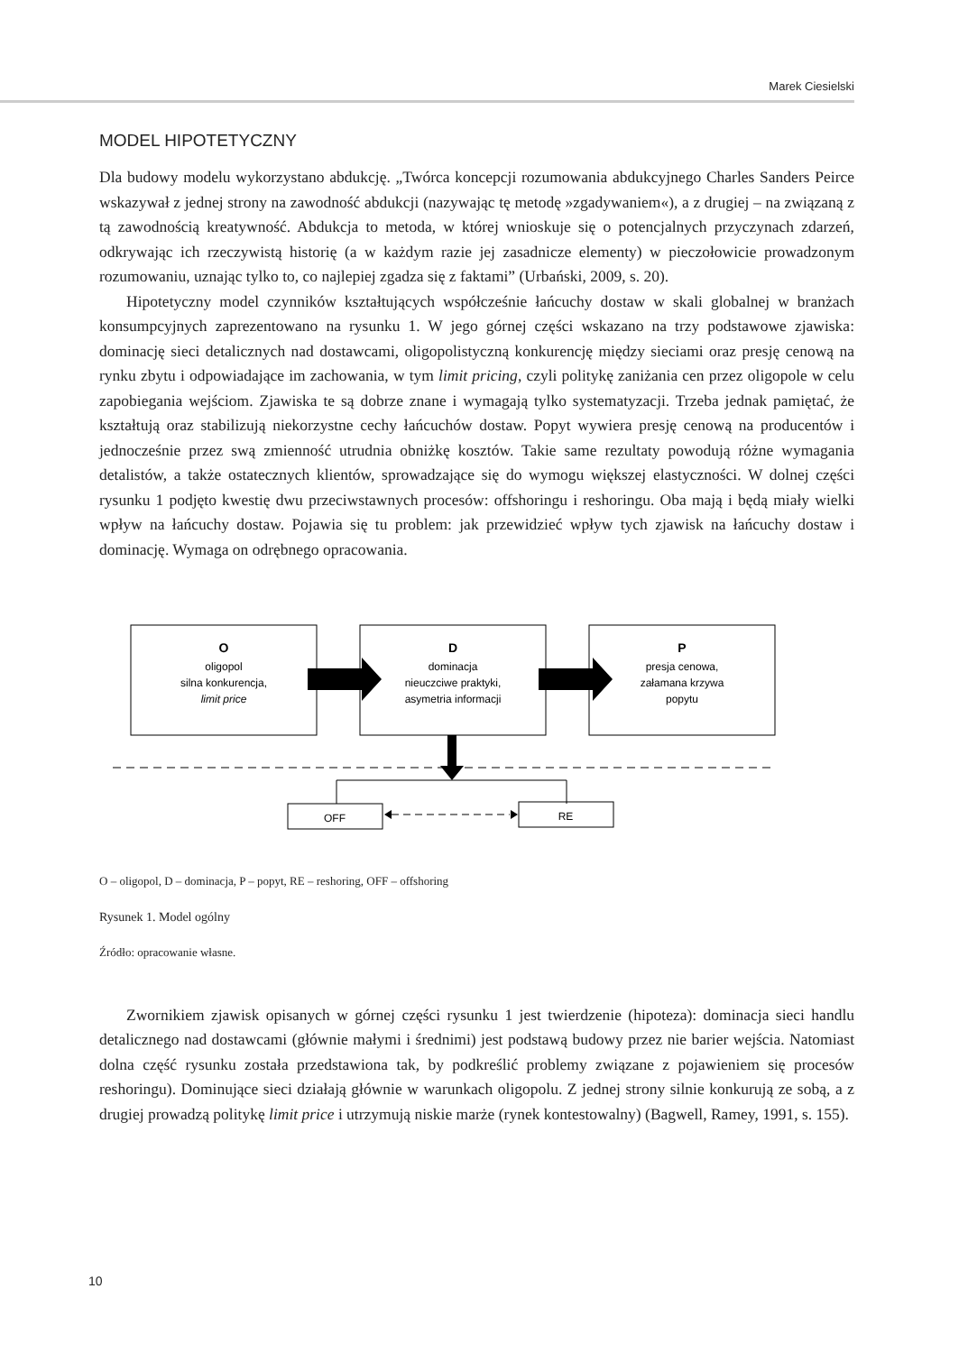Marek Ciesielski
MODEL HIPOTETYCZNY
Dla budowy modelu wykorzystano abdukcję. „Twórca koncepcji rozumowania abdukcyjnego Charles Sanders Peirce wskazywał z jednej strony na zawodność abdukcji (nazywając tę metodę »zgadywaniem«), a z drugiej – na związaną z tą zawodnością kreatywność. Abdukcja to metoda, w której wnioskuje się o potencjalnych przyczynach zdarzeń, odkrywając ich rzeczywistą historię (a w każdym razie jej zasadnicze elementy) w pieczołowicie prowadzonym rozumowaniu, uznając tylko to, co najlepiej zgadza się z faktami” (Urbański, 2009, s. 20).
Hipotetyczny model czynników kształtujących współcześnie łańcuchy dostaw w skali globalnej w branżach konsumpcyjnych zaprezentowano na rysunku 1. W jego górnej części wskazano na trzy podstawowe zjawiska: dominację sieci detalicznych nad dostawcami, oligopolistyczną konkurencję między sieciami oraz presję cenową na rynku zbytu i odpowiadające im zachowania, w tym limit pricing, czyli politykę zaniżania cen przez oligopole w celu zapobiegania wejściom. Zjawiska te są dobrze znane i wymagają tylko systematyzacji. Trzeba jednak pamiętać, że kształtują oraz stabilizują niekorzystne cechy łańcuchów dostaw. Popyt wywiera presję cenową na producentów i jednocześnie przez swą zmienność utrudnia obniżkę kosztów. Takie same rezultaty powodują różne wymagania detalistów, a także ostatecznych klientów, sprowadzające się do wymogu większej elastyczności. W dolnej części rysunku 1 podjęto kwestię dwu przeciwstawnych procesów: offshoringu i reshoringu. Oba mają i będą miały wielki wpływ na łańcuchy dostaw. Pojawia się tu problem: jak przewidzieć wpływ tych zjawisk na łańcuchy dostaw i dominację. Wymaga on odrębnego opracowania.
O
oligopol
silna konkurencja,
limit price
D
dominacja
nieuczciwe praktyki,
asymetria informacji
P
presja cenowa,
załamana krzywa
popytu
OFF
RE
O – oligopol, D – dominacja, P – popyt, RE – reshoring, OFF – offshoring
Rysunek 1. Model ogólny
Źródło: opracowanie własne.
Zwornikiem zjawisk opisanych w górnej części rysunku 1 jest twierdzenie (hipoteza): dominacja sieci handlu detalicznego nad dostawcami (głównie małymi i średnimi) jest podstawą budowy przez nie barier wejścia. Natomiast dolna część rysunku została przedstawiona tak, by podkreślić problemy związane z pojawieniem się procesów reshoringu). Dominujące sieci działają głównie w warunkach oligopolu. Z jednej strony silnie konkurują ze sobą, a z drugiej prowadzą politykę limit price i utrzymują niskie marże (rynek kontestowalny) (Bagwell, Ramey, 1991, s. 155).
10